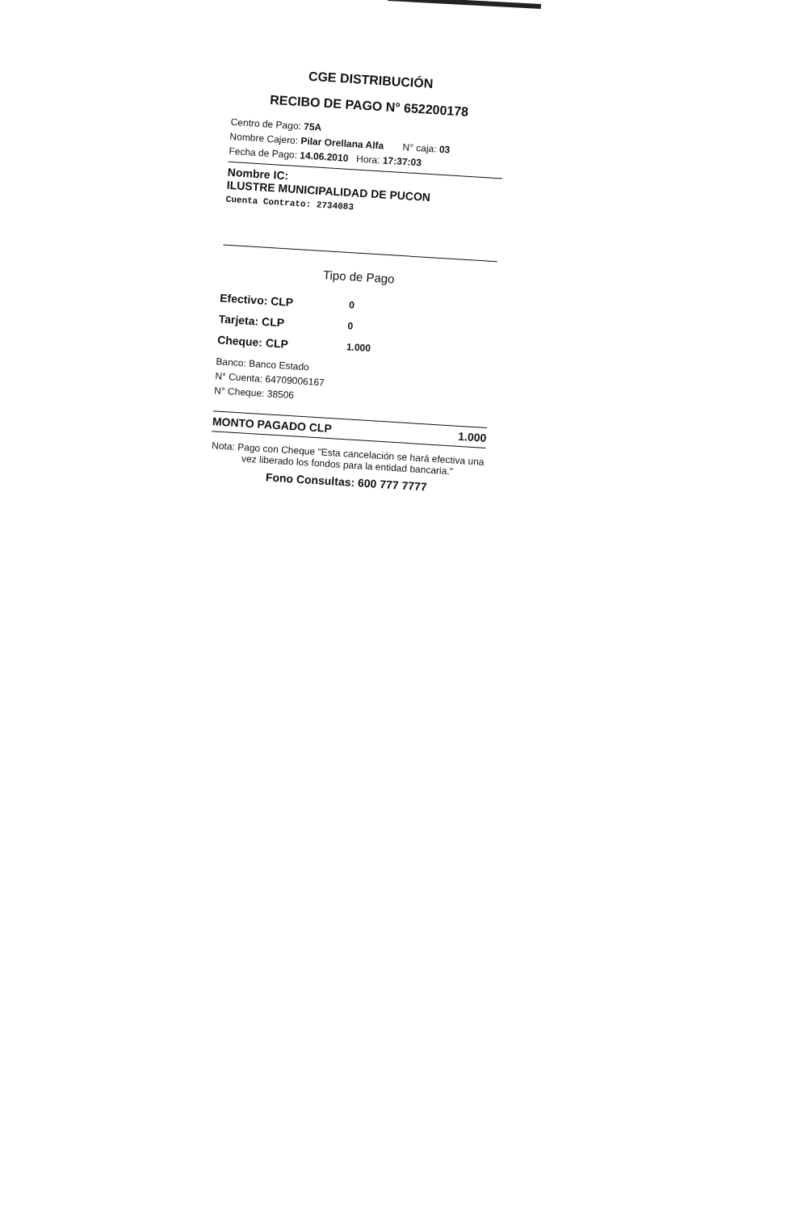CGE DISTRIBUCIÓN
RECIBO DE PAGO N° 652200178
Centro de Pago: 75A
Nombre Cajero: Pilar Orellana Alfa N° caja: 03
Fecha de Pago: 14.06.2010 Hora: 17:37:03
Nombre IC:
ILUSTRE MUNICIPALIDAD DE PUCON
Cuenta Contrato: 2734083
Tipo de Pago
Efectivo: CLP 0
Tarjeta: CLP 0
Cheque: CLP 1.000
Banco: Banco Estado
N° Cuenta: 64709006167
N° Cheque: 38506
MONTO PAGADO CLP 1.000
Nota: Pago con Cheque "Esta cancelación se hará efectiva una vez liberado los fondos para la entidad bancaria."
Fono Consultas: 600 777 7777